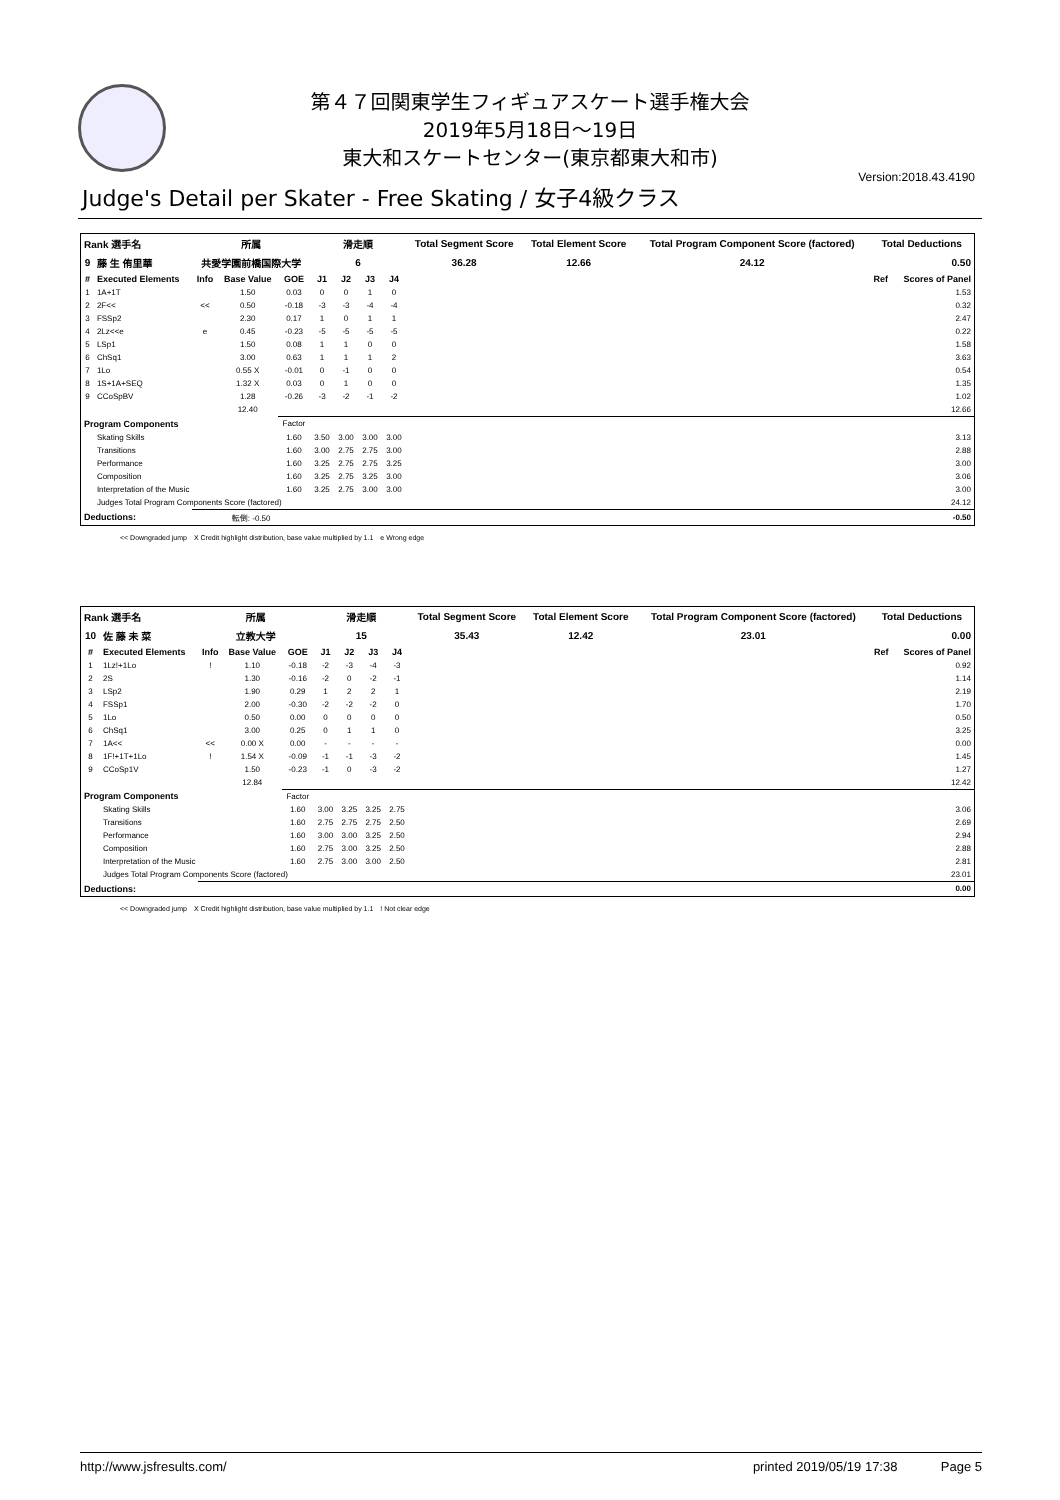第４７回関東学生フィギュアスケート選手権大会
2019年5月18日～19日
東大和スケートセンター(東京都東大和市)
Version:2018.43.4190
Judge's Detail per Skater - Free Skating / 女子4級クラス
| Rank 選手名 | | 所属 | | | 滑走順 | | | | Total Segment Score | Total Element Score | Total Program Component Score (factored) | Total Deductions | |
| --- | --- | --- | --- | --- | --- | --- | --- | --- | --- | --- | --- | --- | --- |
| 9 | 藤 生 侑里華 | 共愛学園前橋国際大学 | | | 6 | | | | 36.28 | 12.66 | 24.12 | 0.50 | |
| # | Executed Elements | Info | Base Value | GOE | J1 | J2 | J3 | J4 | | | | Ref | Scores of Panel |
| 1 | 1A+1T | | 1.50 | 0.03 | 0 | 0 | 1 | 0 | | | | | 1.53 |
| 2 | 2F<< | << | 0.50 | -0.18 | -3 | -3 | -4 | -4 | | | | | 0.32 |
| 3 | FSSp2 | | 2.30 | 0.17 | 1 | 0 | 1 | 1 | | | | | 2.47 |
| 4 | 2Lz<<e | e | 0.45 | -0.23 | -5 | -5 | -5 | -5 | | | | | 0.22 |
| 5 | LSp1 | | 1.50 | 0.08 | 1 | 1 | 0 | 0 | | | | | 1.58 |
| 6 | ChSq1 | | 3.00 | 0.63 | 1 | 1 | 1 | 2 | | | | | 3.63 |
| 7 | 1Lo | | 0.55 X | -0.01 | 0 | -1 | 0 | 0 | | | | | 0.54 |
| 8 | 1S+1A+SEQ | | 1.32 X | 0.03 | 0 | 1 | 0 | 0 | | | | | 1.35 |
| 9 | CCoSpBV | | 1.28 | -0.26 | -3 | -2 | -1 | -2 | | | | | 1.02 |
| | | | 12.40 | | | | | | | | | | 12.66 |
| Program Components | | | | Factor | | | | | | | | | |
| | Skating Skills | | | 1.60 | 3.50 | 3.00 | 3.00 | 3.00 | | | | | 3.13 |
| | Transitions | | | 1.60 | 3.00 | 2.75 | 2.75 | 3.00 | | | | | 2.88 |
| | Performance | | | 1.60 | 3.25 | 2.75 | 2.75 | 3.25 | | | | | 3.00 |
| | Composition | | | 1.60 | 3.25 | 2.75 | 3.25 | 3.00 | | | | | 3.06 |
| | Interpretation of the Music | | | 1.60 | 3.25 | 2.75 | 3.00 | 3.00 | | | | | 3.00 |
| | Judges Total Program Components Score (factored) | | | | | | | | | | | | 24.12 |
| Deductions: | | 転倒: -0.50 | | | | | | | | | | | -0.50 |
<< Downgraded jump　X Credit highlight distribution, base value multiplied by 1.1　e Wrong edge
| Rank 選手名 | | 所属 | | | 滑走順 | | | | Total Segment Score | Total Element Score | Total Program Component Score (factored) | Total Deductions | |
| --- | --- | --- | --- | --- | --- | --- | --- | --- | --- | --- | --- | --- | --- |
| 10 | 佐 藤 未 菜 | 立教大学 | | | 15 | | | | 35.43 | 12.42 | 23.01 | 0.00 | |
| # | Executed Elements | Info | Base Value | GOE | J1 | J2 | J3 | J4 | | | | Ref | Scores of Panel |
| 1 | 1Lz!+1Lo | ! | 1.10 | -0.18 | -2 | -3 | -4 | -3 | | | | | 0.92 |
| 2 | 2S | | 1.30 | -0.16 | -2 | 0 | -2 | -1 | | | | | 1.14 |
| 3 | LSp2 | | 1.90 | 0.29 | 1 | 2 | 2 | 1 | | | | | 2.19 |
| 4 | FSSp1 | | 2.00 | -0.30 | -2 | -2 | -2 | 0 | | | | | 1.70 |
| 5 | 1Lo | | 0.50 | 0.00 | 0 | 0 | 0 | 0 | | | | | 0.50 |
| 6 | ChSq1 | | 3.00 | 0.25 | 0 | 1 | 1 | 0 | | | | | 3.25 |
| 7 | 1A<< | << | 0.00 X | 0.00 | - | - | - | - | | | | | 0.00 |
| 8 | 1F!+1T+1Lo | ! | 1.54 X | -0.09 | -1 | -1 | -3 | -2 | | | | | 1.45 |
| 9 | CCoSp1V | | 1.50 | -0.23 | -1 | 0 | -3 | -2 | | | | | 1.27 |
| | | | 12.84 | | | | | | | | | | 12.42 |
| Program Components | | | | Factor | | | | | | | | | |
| | Skating Skills | | | 1.60 | 3.00 | 3.25 | 3.25 | 2.75 | | | | | 3.06 |
| | Transitions | | | 1.60 | 2.75 | 2.75 | 2.75 | 2.50 | | | | | 2.69 |
| | Performance | | | 1.60 | 3.00 | 3.00 | 3.25 | 2.50 | | | | | 2.94 |
| | Composition | | | 1.60 | 2.75 | 3.00 | 3.25 | 2.50 | | | | | 2.88 |
| | Interpretation of the Music | | | 1.60 | 2.75 | 3.00 | 3.00 | 2.50 | | | | | 2.81 |
| | Judges Total Program Components Score (factored) | | | | | | | | | | | | 23.01 |
| Deductions: | | | | | | | | | | | | | 0.00 |
<< Downgraded jump　X Credit highlight distribution, base value multiplied by 1.1　! Not clear edge
http://www.jsfresults.com/ printed 2019/05/19 17:38 Page 5